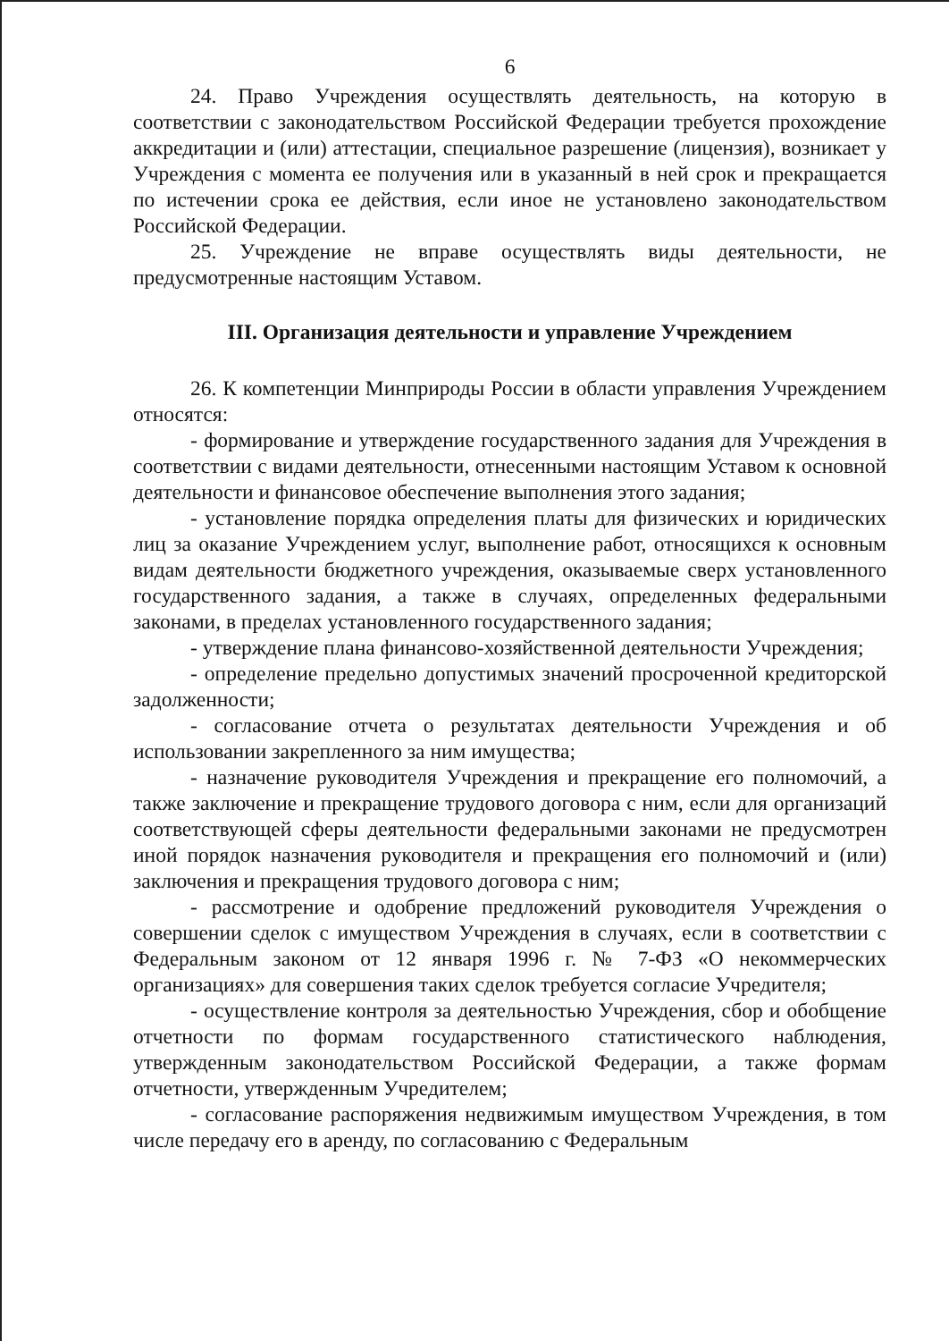6
24. Право Учреждения осуществлять деятельность, на которую в соответствии с законодательством Российской Федерации требуется прохождение аккредитации и (или) аттестации, специальное разрешение (лицензия), возникает у Учреждения с момента ее получения или в указанный в ней срок и прекращается по истечении срока ее действия, если иное не установлено законодательством Российской Федерации.
25. Учреждение не вправе осуществлять виды деятельности, не предусмотренные настоящим Уставом.
III. Организация деятельности и управление Учреждением
26. К компетенции Минприроды России в области управления Учреждением относятся:
- формирование и утверждение государственного задания для Учреждения в соответствии с видами деятельности, отнесенными настоящим Уставом к основной деятельности и финансовое обеспечение выполнения этого задания;
- установление порядка определения платы для физических и юридических лиц за оказание Учреждением услуг, выполнение работ, относящихся к основным видам деятельности бюджетного учреждения, оказываемые сверх установленного государственного задания, а также в случаях, определенных федеральными законами, в пределах установленного государственного задания;
- утверждение плана финансово-хозяйственной деятельности Учреждения;
- определение предельно допустимых значений просроченной кредиторской задолженности;
- согласование отчета о результатах деятельности Учреждения и об использовании закрепленного за ним имущества;
- назначение руководителя Учреждения и прекращение его полномочий, а также заключение и прекращение трудового договора с ним, если для организаций соответствующей сферы деятельности федеральными законами не предусмотрен иной порядок назначения руководителя и прекращения его полномочий и (или) заключения и прекращения трудового договора с ним;
- рассмотрение и одобрение предложений руководителя Учреждения о совершении сделок с имуществом Учреждения в случаях, если в соответствии с Федеральным законом от 12 января 1996 г. № 7-ФЗ «О некоммерческих организациях» для совершения таких сделок требуется согласие Учредителя;
- осуществление контроля за деятельностью Учреждения, сбор и обобщение отчетности по формам государственного статистического наблюдения, утвержденным законодательством Российской Федерации, а также формам отчетности, утвержденным Учредителем;
- согласование распоряжения недвижимым имуществом Учреждения, в том числе передачу его в аренду, по согласованию с Федеральным